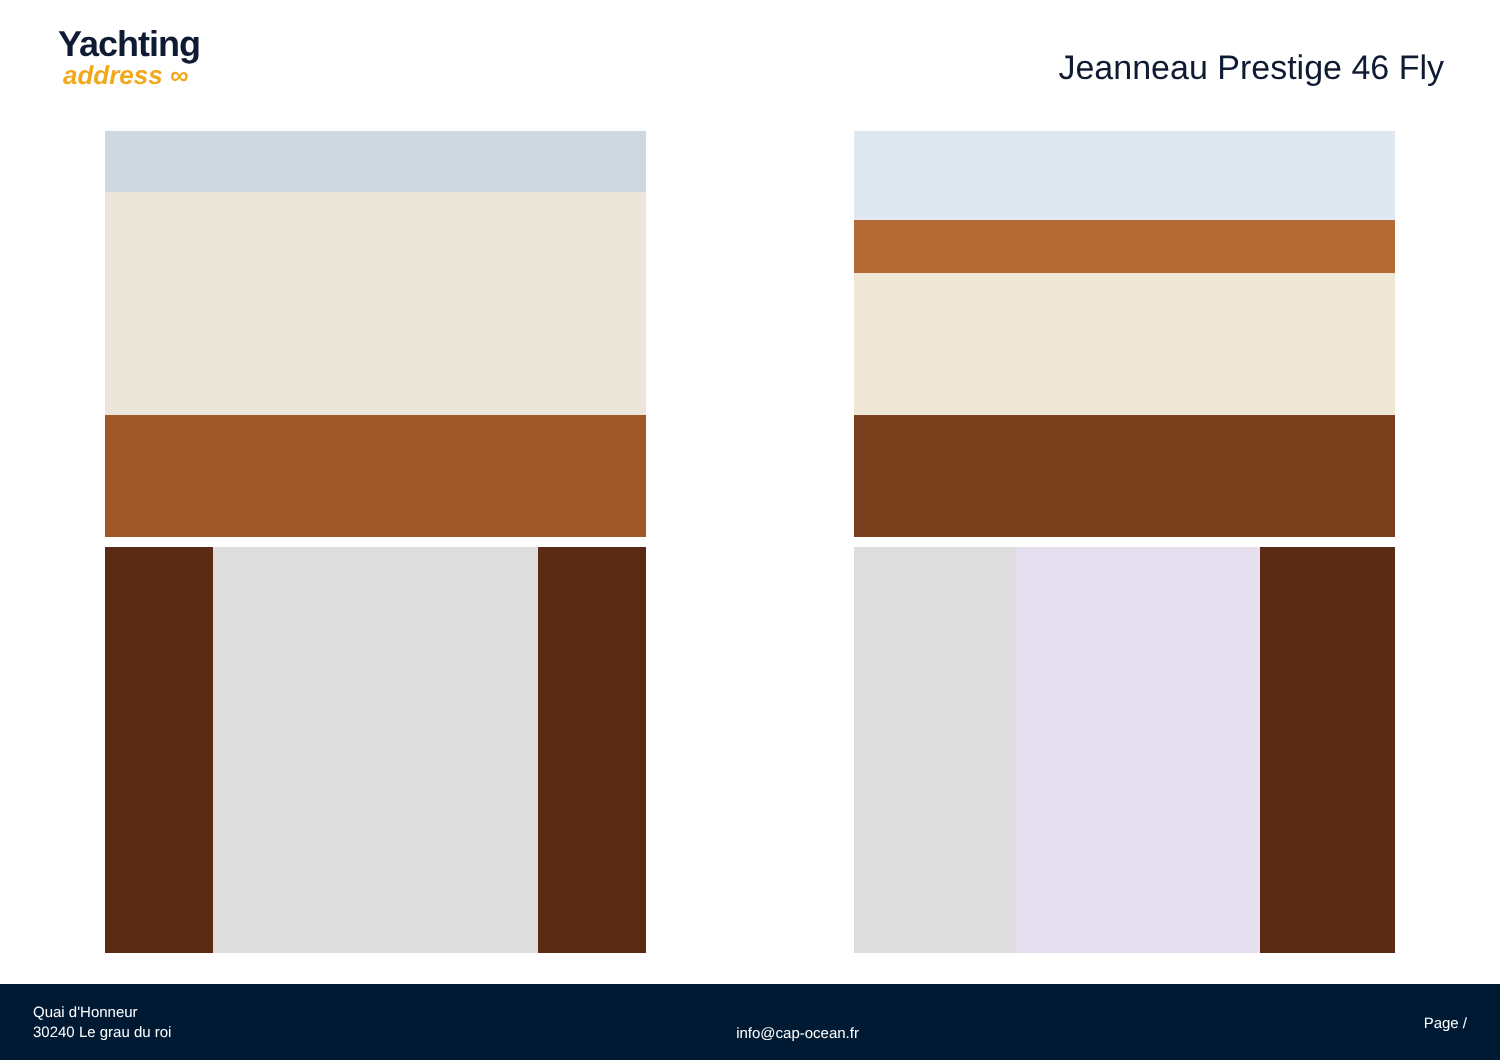Yachting
address ∞
Jeanneau Prestige 46 Fly
Quai d'Honneur
30240 Le grau du roi
info@cap-ocean.fr
Page /